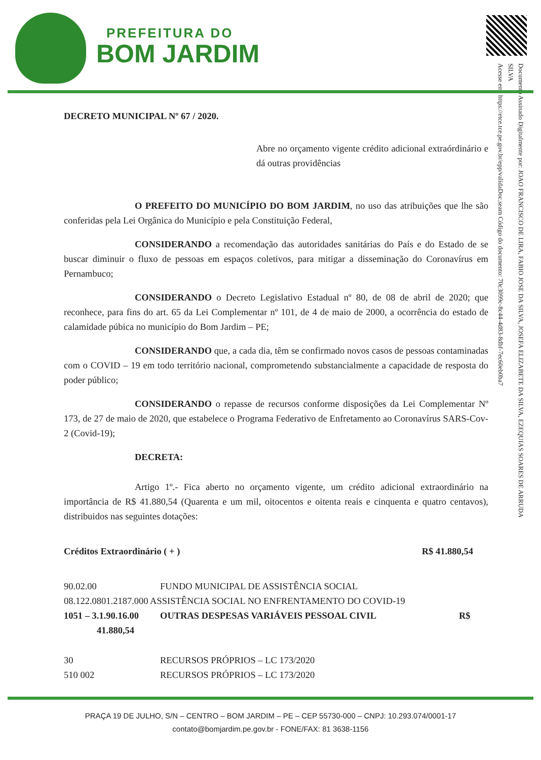PREFEITURA DO
BOM JARDIM
Documento Assinado Digitalmente por: JOAO FRANCISCO DE LIRA, FABIO JOSE DA SILVA, JOSEFA ELIZABETE DA SILVA, EZEQUIAS SOARES DE ARRUDA SILVA
Acesse em: https://etce.tce.pe.gov.br/epp/validaDoc.seam Código do documento: 70c3099c-8c44-4d83-8dbf-7ec60eb0ba7
DECRETO MUNICIPAL Nº 67 / 2020.
Abre no orçamento vigente crédito adicional extraórdinário e dá outras providências
O PREFEITO DO MUNICÍPIO DO BOM JARDIM, no uso das atribuições que lhe são conferidas pela Lei Orgânica do Município e pela Constituição Federal,
CONSIDERANDO a recomendação das autoridades sanitárias do País e do Estado de se buscar diminuir o fluxo de pessoas em espaços coletivos, para mitigar a disseminação do Coronavírus em Pernambuco;
CONSIDERANDO o Decreto Legislativo Estadual nº 80, de 08 de abril de 2020; que reconhece, para fins do art. 65 da Lei Complementar nº 101, de 4 de maio de 2000, a ocorrência do estado de calamidade púbica no município do Bom Jardim – PE;
CONSIDERANDO que, a cada dia, têm se confirmado novos casos de pessoas contaminadas com o COVID – 19 em todo território nacional, comprometendo substancialmente a capacidade de resposta do poder público;
CONSIDERANDO o repasse de recursos conforme disposições da Lei Complementar Nº 173, de 27 de maio de 2020, que estabelece o Programa Federativo de Enfretamento ao Coronavírus SARS-Cov-2 (Covid-19);
DECRETA:
Artigo 1º.- Fica aberto no orçamento vigente, um crédito adicional extraordinário na importância de R$ 41.880,54 (Quarenta e um mil, oitocentos e oitenta reais e cinquenta e quatro centavos), distribuidos nas seguintes dotações:
Créditos Extraordinário ( + ) R$ 41.880,54
90.02.00 FUNDO MUNICIPAL DE ASSISTÊNCIA SOCIAL
08.122.0801.2187.000 ASSISTÊNCIA SOCIAL NO ENFRENTAMENTO DO COVID-19
1051 – 3.1.90.16.00 OUTRAS DESPESAS VARIÁVEIS PESSOAL CIVIL R$
41.880,54
30 RECURSOS PRÓPRIOS – LC 173/2020
510 002 RECURSOS PRÓPRIOS – LC 173/2020
PRAÇA 19 DE JULHO, S/N – CENTRO – BOM JARDIM – PE – CEP 55730-000 – CNPJ: 10.293.074/0001-17
contato@bomjardim.pe.gov.br - FONE/FAX: 81 3638-1156